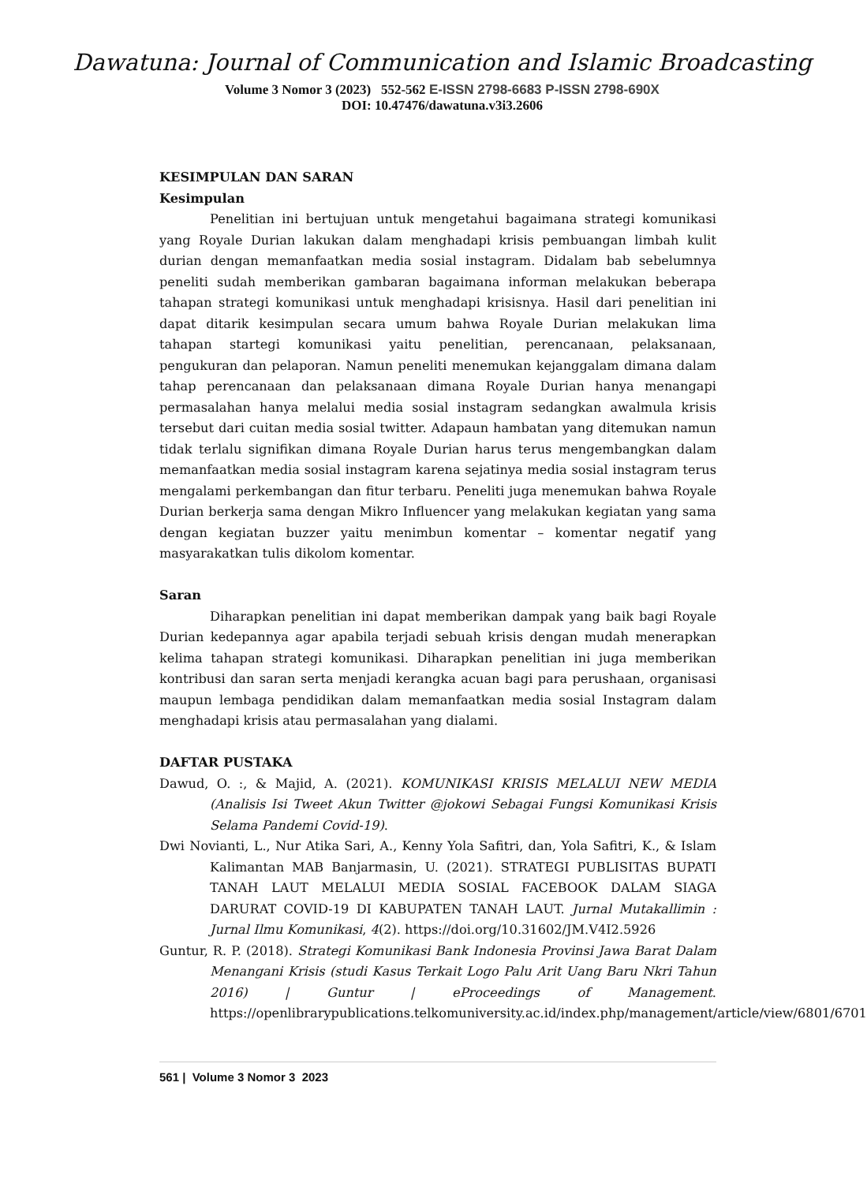Dawatuna: Journal of Communication and Islamic Broadcasting
Volume 3 Nomor 3 (2023) 552-562 E-ISSN 2798-6683 P-ISSN 2798-690X
DOI: 10.47476/dawatuna.v3i3.2606
KESIMPULAN DAN SARAN
Kesimpulan
Penelitian ini bertujuan untuk mengetahui bagaimana strategi komunikasi yang Royale Durian lakukan dalam menghadapi krisis pembuangan limbah kulit durian dengan memanfaatkan media sosial instagram. Didalam bab sebelumnya peneliti sudah memberikan gambaran bagaimana informan melakukan beberapa tahapan strategi komunikasi untuk menghadapi krisisnya. Hasil dari penelitian ini dapat ditarik kesimpulan secara umum bahwa Royale Durian melakukan lima tahapan startegi komunikasi yaitu penelitian, perencanaan, pelaksanaan, pengukuran dan pelaporan. Namun peneliti menemukan kejanggalam dimana dalam tahap perencanaan dan pelaksanaan dimana Royale Durian hanya menangapi permasalahan hanya melalui media sosial instagram sedangkan awalmula krisis tersebut dari cuitan media sosial twitter. Adapaun hambatan yang ditemukan namun tidak terlalu signifikan dimana Royale Durian harus terus mengembangkan dalam memanfaatkan media sosial instagram karena sejatinya media sosial instagram terus mengalami perkembangan dan fitur terbaru. Peneliti juga menemukan bahwa Royale Durian berkerja sama dengan Mikro Influencer yang melakukan kegiatan yang sama dengan kegiatan buzzer yaitu menimbun komentar – komentar negatif yang masyarakatkan tulis dikolom komentar.
Saran
Diharapkan penelitian ini dapat memberikan dampak yang baik bagi Royale Durian kedepannya agar apabila terjadi sebuah krisis dengan mudah menerapkan kelima tahapan strategi komunikasi. Diharapkan penelitian ini juga memberikan kontribusi dan saran serta menjadi kerangka acuan bagi para perushaan, organisasi maupun lembaga pendidikan dalam memanfaatkan media sosial Instagram dalam menghadapi krisis atau permasalahan yang dialami.
DAFTAR PUSTAKA
Dawud, O. :, & Majid, A. (2021). KOMUNIKASI KRISIS MELALUI NEW MEDIA (Analisis Isi Tweet Akun Twitter @jokowi Sebagai Fungsi Komunikasi Krisis Selama Pandemi Covid-19).
Dwi Novianti, L., Nur Atika Sari, A., Kenny Yola Safitri, dan, Yola Safitri, K., & Islam Kalimantan MAB Banjarmasin, U. (2021). STRATEGI PUBLISITAS BUPATI TANAH LAUT MELALUI MEDIA SOSIAL FACEBOOK DALAM SIAGA DARURAT COVID-19 DI KABUPATEN TANAH LAUT. Jurnal Mutakallimin : Jurnal Ilmu Komunikasi, 4(2). https://doi.org/10.31602/JM.V4I2.5926
Guntur, R. P. (2018). Strategi Komunikasi Bank Indonesia Provinsi Jawa Barat Dalam Menangani Krisis (studi Kasus Terkait Logo Palu Arit Uang Baru Nkri Tahun 2016) | Guntur | eProceedings of Management. https://openlibrarypublications.telkomuniversity.ac.id/index.php/management/article/view/6801/6701
561 | Volume 3 Nomor 3 2023